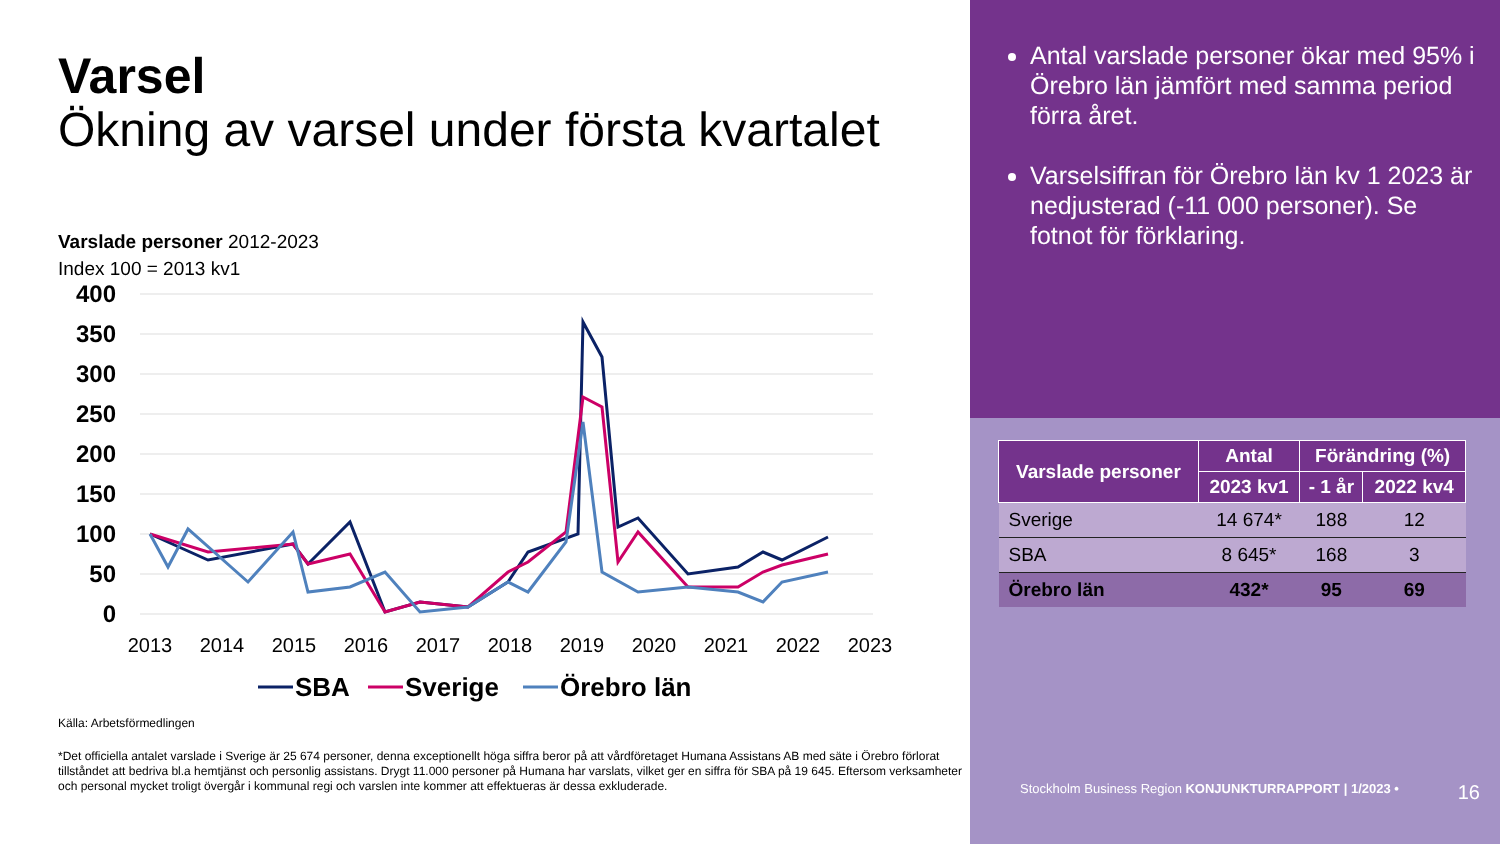Varsel
Ökning av varsel under första kvartalet
Varslade personer 2012-2023
Index 100 = 2013 kv1
400
350
300
250
200
150
100
50
0
2013
2014
2015
2016
2017
2018
2019
2020
2021
2022
2023
SBA
Sverige
Örebro län
Källa: Arbetsförmedlingen
*Det officiella antalet varslade i Sverige är 25 674 personer, denna exceptionellt höga siffra beror på att vårdföretaget Humana Assistans AB med säte i Örebro förlorat tillståndet att bedriva bl.a hemtjänst och personlig assistans. Drygt 11.000 personer på Humana har varslats, vilket ger en siffra för SBA på 19 645. Eftersom verksamheter och personal mycket troligt övergår i kommunal regi och varslen inte kommer att effektueras är dessa exkluderade.
Antal varslade personer ökar med 95% i Örebro län jämfört med samma period förra året.
Varselsiffran för Örebro län kv 1 2023 är nedjusterad (-11 000 personer). Se fotnot för förklaring.
| Varslade personer | Antal | Förändring (%) | |
| --- | --- | --- | --- |
| | 2023 kv1 | - 1 år | 2022 kv4 |
| Sverige | 14 674* | 188 | 12 |
| SBA | 8 645* | 168 | 3 |
| Örebro län | 432* | 95 | 69 |
Stockholm Business Region KONJUNKTURRAPPORT | 1/2023 • 16